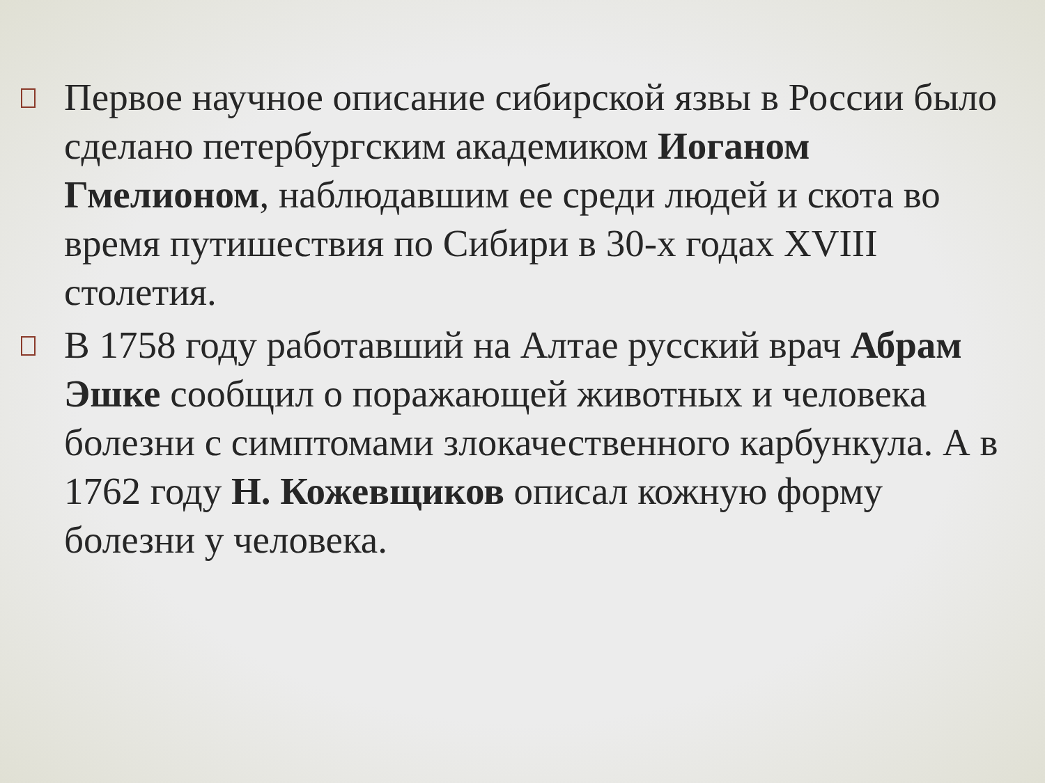Первое научное описание сибирской язвы в России было сделано петербургским академиком Иоганом Гмелионом, наблюдавшим ее среди людей и скота во время путишествия по Сибири в 30-х годах XVIII столетия.
В 1758 году работавший на Алтае русский врач Абрам Эшке сообщил о поражающей животных и человека болезни с симптомами злокачественного карбункула. А в 1762 году Н. Кожевщиков описал кожную форму болезни у человека.